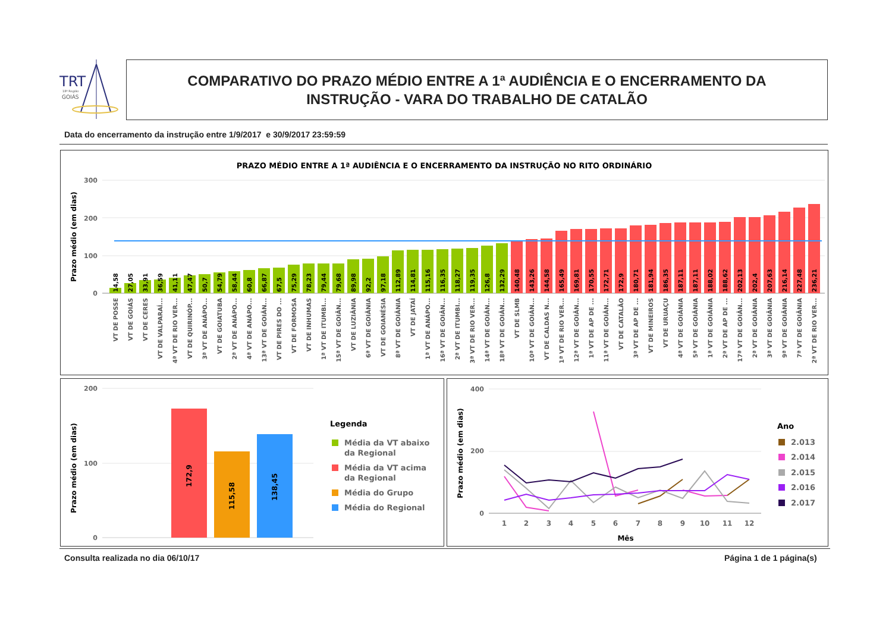TRT
18ª Região
GOIÁS
COMPARATIVO DO PRAZO MÉDIO ENTRE A 1ª AUDIÊNCIA E O ENCERRAMENTO DA
INSTRUÇÃO - VARA DO TRABALHO DE CATALÃO
Data do encerramento da instrução entre 1/9/2017 e 30/9/2017 23:59:59
PRAZO MÉDIO ENTRE A 1ª AUDIÊNCIA E O ENCERRAMENTO DA INSTRUÇÃO NO RITO ORDINÁRIO
Prazo médio (em dias)
300
200
100
0
14,58
27,05
33,91
36,59
41,11
47,47
50,7
54,79
58,44
60,8
66,87
67,5
75,29
78,23
79,44
79,68
89,98
92,2
97,18
112,89
114,81
115,16
116,35
118,27
119,35
126,8
132,29
140,48
143,26
144,58
165,49
169,81
170,55
172,71
172,9
180,71
181,94
186,35
187,11
187,11
188,02
188,62
202,13
202,4
207,63
216,14
227,48
236,21
VT DE POSSE
VT DE GOIÁS
VT DE CERES
VT DE VALPARAÍ...
4ª VT DE RIO VER...
VT DE QUIRINÓP...
3ª VT DE ANÁPO...
VT DE GOIATUBA
2ª VT DE ANÁPO...
4ª VT DE ANÁPO...
13ª VT DE GOIÂN...
VT DE PIRES DO ...
VT DE FORMOSA
VT DE INHUMAS
1ª VT DE ITUMBI...
15ª VT DE GOIÂN...
VT DE LUZIÂNIA
6ª VT DE GOIÂNIA
VT DE GOIANÉSIA
8ª VT DE GOIÂNIA
VT DE JATAÍ
1ª VT DE ANÁPO...
16ª VT DE GOIÂN...
2ª VT DE ITUMBI...
3ª VT DE RIO VER...
14ª VT DE GOIÂN...
18ª VT DE GOIÂN...
VT DE SLMB
10ª VT DE GOIÂN...
VT DE CALDAS N...
1ª VT DE RIO VER...
12ª VT DE GOIÂN...
1ª VT DE AP DE ...
11ª VT DE GOIÂN...
VT DE CATALÃO
3ª VT DE AP DE ...
VT DE MINEIROS
VT DE URUAÇU
4ª VT DE GOIÂNIA
5ª VT DE GOIÂNIA
1ª VT DE GOIÂNIA
2ª VT DE AP DE ...
17ª VT DE GOIÂN...
2ª VT DE GOIÂNIA
3ª VT DE GOIÂNIA
9ª VT DE GOIÂNIA
7ª VT DE GOIÂNIA
2ª VT DE RIO VER...
Prazo médio (em dias)
200
100
0
172,9
115,58
138,45
Legenda
Média da VT abaixo
da Regional
Média da VT acima
da Regional
Média do Grupo
Média do Regional
Prazo médio (em dias)
400
200
0
1
2
3
4
5
6
7
8
9
10
11
12
Mês
Ano
2.013
2.014
2.015
2.016
2.017
Consulta realizada no dia 06/10/17
Página 1 de 1 página(s)